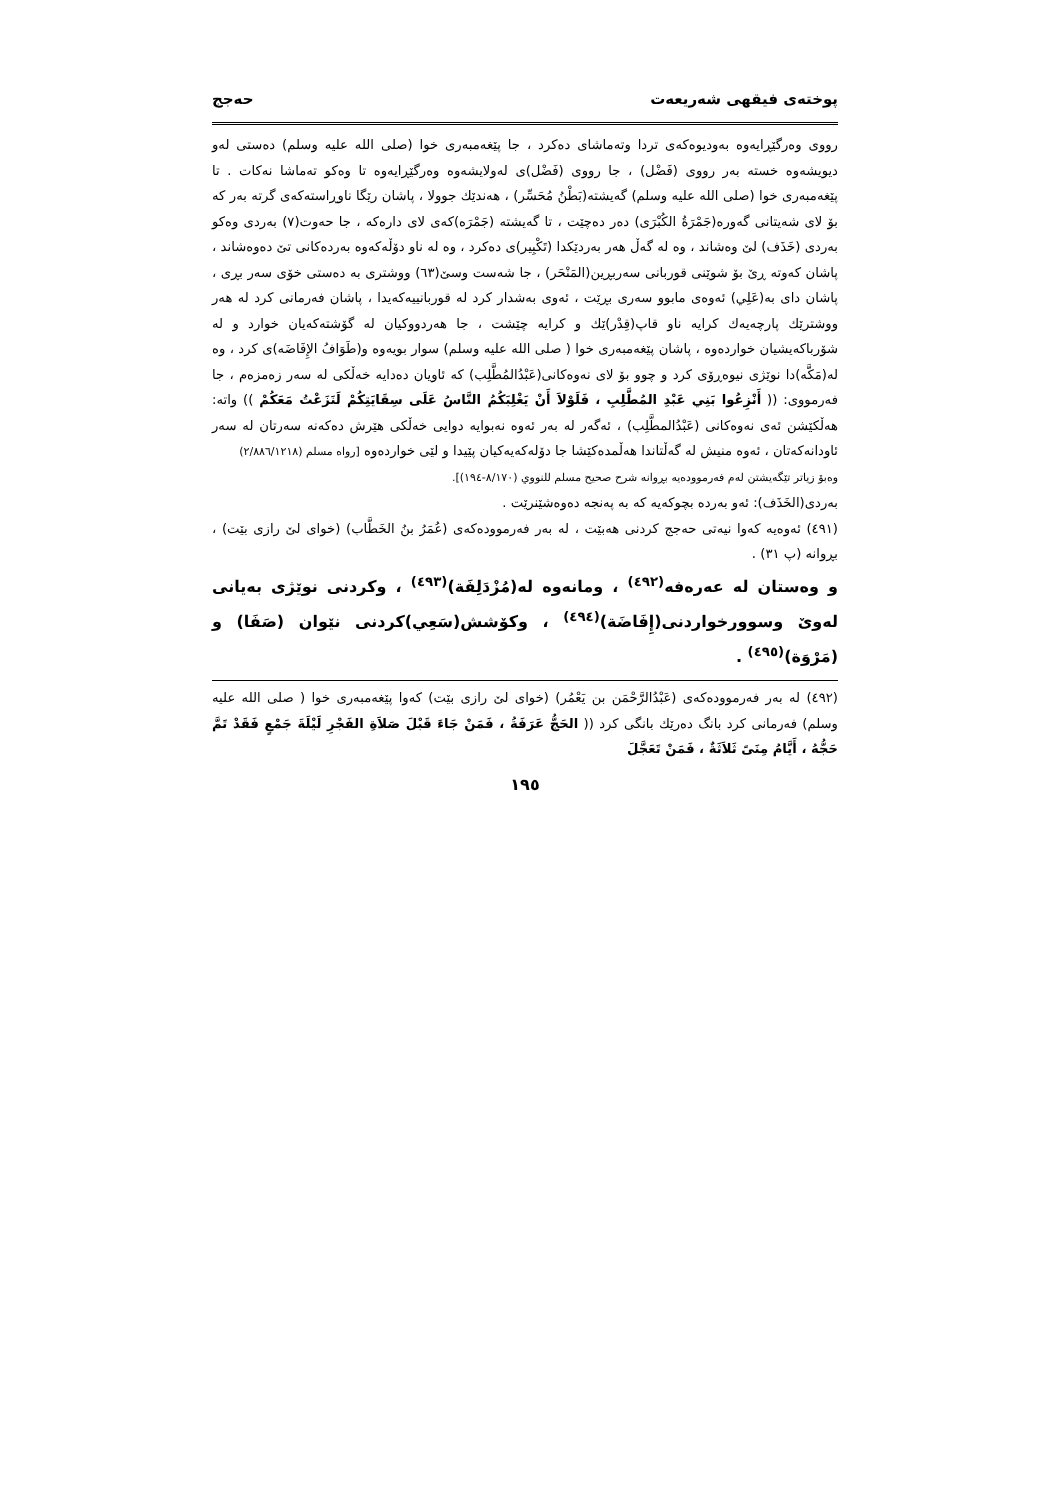پوختەی فیقهی شەریعەت حەجج
رووی وەرگێڕایەوە بەودیوەکەی تردا وتەماشای دەکرد ، جا پێغەمبەری خوا (صلى الله عليه وسلم) دەستی لەو دیویشەوە خستە بەر رووی (فَضْل) ، جا رووی (فَضْل)ی لەولایشەوە وەرگێڕایەوە تا وەکو تەماشا نەکات . تا پێغەمبەری خوا (صلى الله عليه وسلم) گەیشتە(بَطْنُ مُحَسِّر) ، هەندێك جوولا ، پاشان رێگا ناوڕاستەکەی گرتە بەر کە بۆ لای شەیتانی گەورە(جَمْرَةُ الكُبْرَى) دەر دەچێت ، تا گەیشتە (جَمْرَە)کەی لای دارەکە ، جا حەوت(٧) بەردی وەکو بەردی (خَذَف) لێ وەشاند ، وە لە گەڵ هەر بەردێکدا (تَكْبِير)ی دەکرد ، وە لە ناو دۆڵەکەوە بەردەکانی تێ دەوەشاند ، پاشان کەوتە ڕێ بۆ شوێنی قوربانی سەربڕین(المَنْحَر) ، جا شەست وسێ(٦٣) ووشتری بە دەستی خۆی سەر بڕی ، پاشان دای بە(عَلِي) ئەوەی مابوو سەری بڕێت ، ئەوی بەشدار کرد لە قوربانییەکەیدا ، پاشان فەرمانی کرد لە هەر ووشترێك پارچەیەك کرایە ناو قاپ(قِدْر)ێك و کرایە چێشت ، جا هەردووکیان لە گۆشتەکەیان خوارد و لە شۆرباکەیشیان خواردەوە ، پاشان پێغەمبەری خوا ( صلى الله عليه وسلم) سوار بویەوە و(طَوَافُ الإِفَاضَە)ی کرد ، وە لە(مَكَّە)دا نوێژی نیوەڕۆی کرد و چوو بۆ لای نەوەکانی(عَبْدُالمُطَّلِب) کە ئاویان دەدایە خەڵکی لە سەر زەمزەم ، جا فەرمووی: (( أَنْزِعُوا بَنِي عَبْدِ المُطَّلِبِ ، فَلَوْلاَ أَنْ يَغْلِبَكُمُ النَّاسُ عَلَى سِقَايَتِكُمْ لَنَزَعْتُ مَعَكُمْ )) واتە: هەڵکێشن ئەی نەوەکانی (عَبْدُالمطَّلِب) ، ئەگەر لە بەر ئەوە نەبوایە دوایی خەڵکی هێرش دەکەنە سەرتان لە سەر ئاودانەکەتان ، ئەوە منیش لە گەڵتاندا هەڵمدەکێشا جا دۆلەکەیەکیان پێیدا و لێی خواردەوە [رواه مسلم (٢/٨٨٦/١٢١٨)
وەبۆ زیاتر تێگەیشتن لەم فەرموودەیە بڕوانە شرح صحيح مسلم للنووي (٨/١٧٠-١٩٤)].
بەردی(الخَذَف): ئەو بەردە بچوکەیە کە بە پەنجە دەوەشێنرێت .
(٤٩١) ئەوەیە کەوا نیەتی حەجج کردنی هەبێت ، لە بەر فەرموودەکەی (عُمَرُ بنُ الخَطَّاب) (خوای لێ رازی بێت) ، بڕوانە (پ ٣١) .
و وەستان لە عەرەفە<sup>(٤٩٢)</sup> ، ومانەوە لە(مُزْدَلِفَة)<sup>(٤٩٣)</sup> ، وکردنی نوێژی بەیانی لەوێ وسوورخواردنی(إِفَاضَة)<sup>(٤٩٤)</sup> ، وکۆشش(سَعِي)کردنی نێوان (صَفَا) و (مَرْوَة)<sup>(٤٩٥)</sup> .
(٤٩٢) لە بەر فەرموودەکەی (عَبْدُالرَّحْمَن بن يَعْمُر) (خوای لێ رازی بێت) کەوا پێغەمبەری خوا ( صلى الله عليه وسلم) فەرمانی کرد بانگ دەرێك بانگی کرد (( الحَجُّ عَرَفَةُ ، فَمَنْ جَاءَ قَبْلَ صَلاَةِ الفَجْرِ لَيْلَةَ جَمْعٍ فَقَدْ تَمَّ حَجُّهُ ، أَيَّامُ مِنَىً ثَلاَثَةٌ ، فَمَنْ تَعَجَّلَ
١٩٥